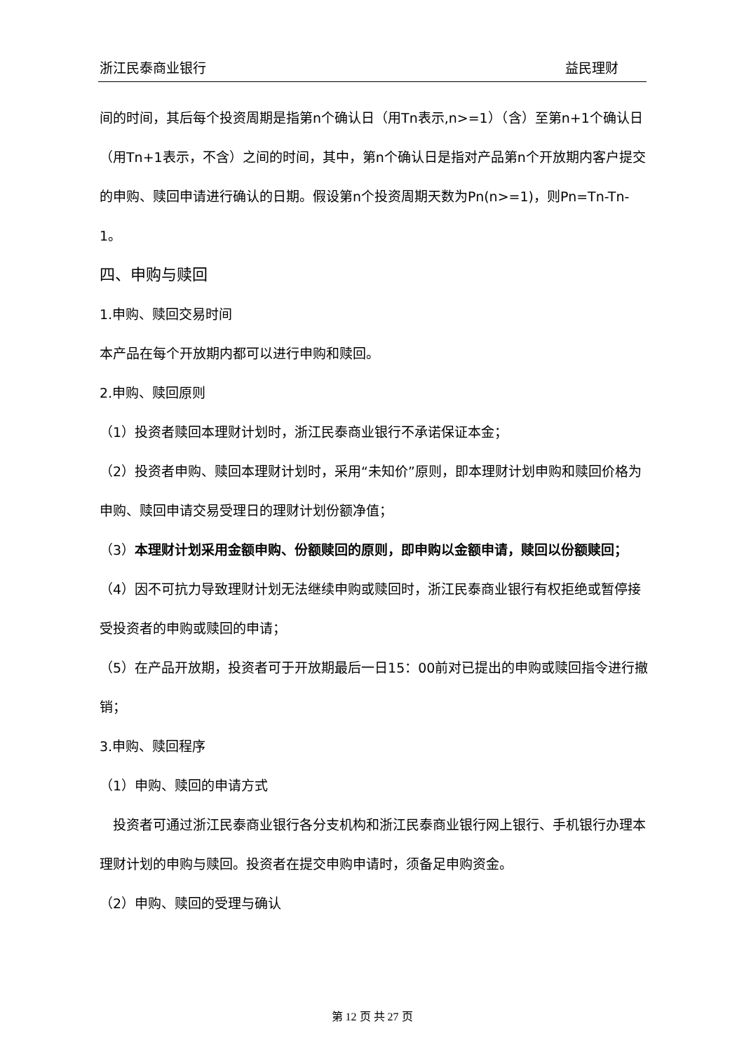浙江民泰商业银行 益民理财
间的时间，其后每个投资周期是指第n个确认日（用Tn表示,n>=1）（含）至第n+1个确认日（用Tn+1表示，不含）之间的时间，其中，第n个确认日是指对产品第n个开放期内客户提交的申购、赎回申请进行确认的日期。假设第n个投资周期天数为Pn(n>=1)，则Pn=Tn-Tn-1。
四、申购与赎回
1.申购、赎回交易时间
本产品在每个开放期内都可以进行申购和赎回。
2.申购、赎回原则
（1）投资者赎回本理财计划时，浙江民泰商业银行不承诺保证本金；
（2）投资者申购、赎回本理财计划时，采用“未知价”原则，即本理财计划申购和赎回价格为申购、赎回申请交易受理日的理财计划份额净值；
（3）本理财计划采用金额申购、份额赎回的原则，即申购以金额申请，赎回以份额赎回；
（4）因不可抗力导致理财计划无法继续申购或赎回时，浙江民泰商业银行有权拒绝或暂停接受投资者的申购或赎回的申请；
（5）在产品开放期，投资者可于开放期最后一日15：00前对已提出的申购或赎回指令进行撤销；
3.申购、赎回程序
（1）申购、赎回的申请方式
 投资者可通过浙江民泰商业银行各分支机构和浙江民泰商业银行网上银行、手机银行办理本理财计划的申购与赎回。投资者在提交申购申请时，须备足申购资金。
（2）申购、赎回的受理与确认
第 12 页 共 27 页